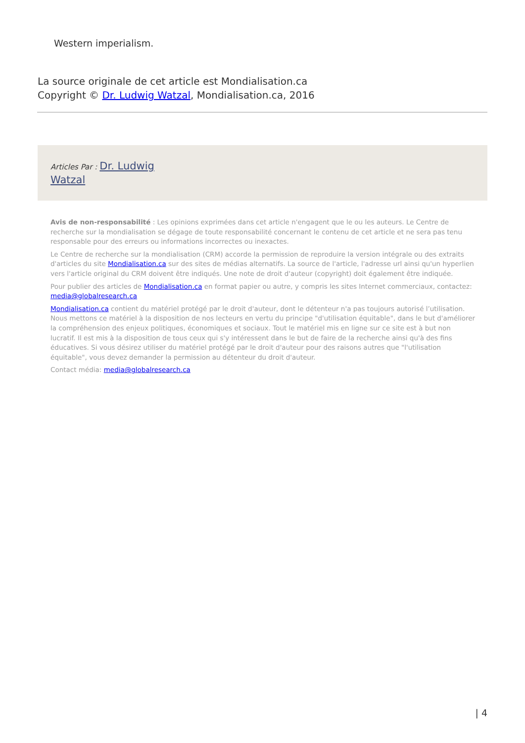Western imperialism.
La source originale de cet article est Mondialisation.ca
Copyright © Dr. Ludwig Watzal, Mondialisation.ca, 2016
Articles Par : Dr. Ludwig
Watzal
Avis de non-responsabilité : Les opinions exprimées dans cet article n'engagent que le ou les auteurs. Le Centre de recherche sur la mondialisation se dégage de toute responsabilité concernant le contenu de cet article et ne sera pas tenu responsable pour des erreurs ou informations incorrectes ou inexactes.
Le Centre de recherche sur la mondialisation (CRM) accorde la permission de reproduire la version intégrale ou des extraits d'articles du site Mondialisation.ca sur des sites de médias alternatifs. La source de l'article, l'adresse url ainsi qu'un hyperlien vers l'article original du CRM doivent être indiqués. Une note de droit d'auteur (copyright) doit également être indiquée.
Pour publier des articles de Mondialisation.ca en format papier ou autre, y compris les sites Internet commerciaux, contactez: media@globalresearch.ca
Mondialisation.ca contient du matériel protégé par le droit d'auteur, dont le détenteur n'a pas toujours autorisé l’utilisation. Nous mettons ce matériel à la disposition de nos lecteurs en vertu du principe "d'utilisation équitable", dans le but d'améliorer la compréhension des enjeux politiques, économiques et sociaux. Tout le matériel mis en ligne sur ce site est à but non lucratif. Il est mis à la disposition de tous ceux qui s'y intéressent dans le but de faire de la recherche ainsi qu'à des fins éducatives. Si vous désirez utiliser du matériel protégé par le droit d'auteur pour des raisons autres que "l'utilisation équitable", vous devez demander la permission au détenteur du droit d'auteur.
Contact média: media@globalresearch.ca
| 4